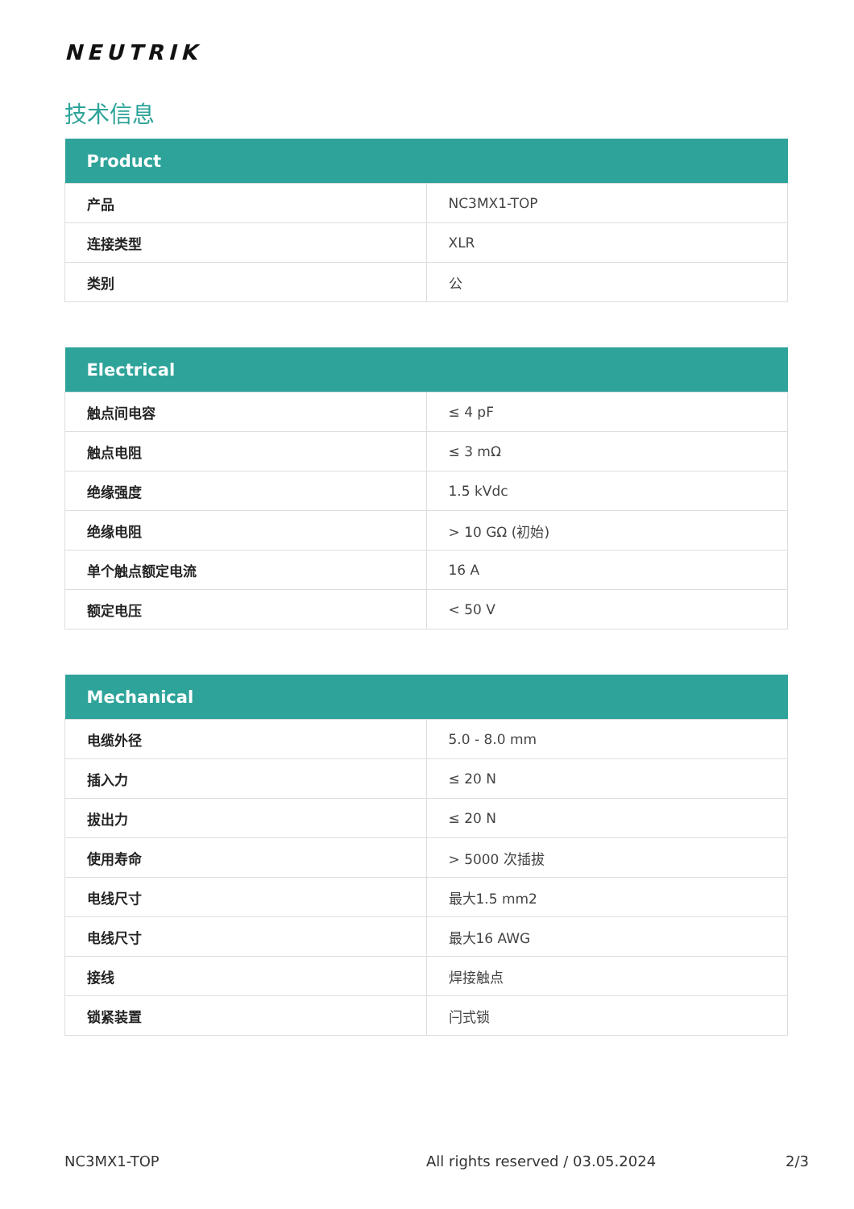NEUTRIK
技术信息
| Product | |
| --- | --- |
| 产品 | NC3MX1-TOP |
| 连接类型 | XLR |
| 类别 | 公 |
| Electrical | |
| --- | --- |
| 触点间电容 | ≤ 4 pF |
| 触点电阻 | ≤ 3 mΩ |
| 绝缘强度 | 1.5 kVdc |
| 绝缘电阻 | > 10 GΩ (初始) |
| 单个触点额定电流 | 16 A |
| 额定电压 | < 50 V |
| Mechanical | |
| --- | --- |
| 电缆外径 | 5.0 - 8.0 mm |
| 插入力 | ≤ 20 N |
| 拔出力 | ≤ 20 N |
| 使用寿命 | > 5000 次插拔 |
| 电线尺寸 | 最大1.5 mm2 |
| 电线尺寸 | 最大16 AWG |
| 接线 | 焊接触点 |
| 锁紧装置 | 闩式锁 |
NC3MX1-TOP All rights reserved / 03.05.2024 2/3